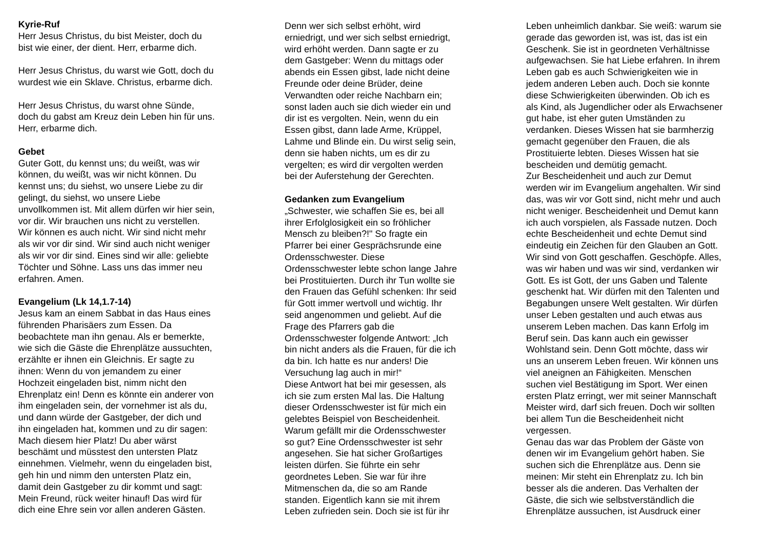Kyrie-Ruf Herr Jesus Christus, du bist Meister, doch du bist wie einer, der dient. Herr, erbarme dich. Herr Jesus Christus, du warst wie Gott, doch du wurdest wie ein Sklave. Christus, erbarme dich. Herr Jesus Christus, du warst ohne Sünde, doch du gabst am Kreuz dein Leben hin für uns. Herr, erbarme dich. Gebet Guter Gott, du kennst uns; du weißt, was wir können, du weißt, was wir nicht können. Du kennst uns; du siehst, wo unsere Liebe zu dir gelingt, du siehst, wo unsere Liebe unvollkommen ist. Mit allem dürfen wir hier sein, vor dir. Wir brauchen uns nicht zu verstellen. Wir können es auch nicht. Wir sind nicht mehr als wir vor dir sind. Wir sind auch nicht weniger als wir vor dir sind. Eines sind wir alle: geliebte Töchter und Söhne. Lass uns das immer neu erfahren. Amen. Evangelium (Lk 14,1.7-14) Jesus kam an einem Sabbat in das Haus eines führenden Pharisäers zum Essen. Da beobachtete man ihn genau. Als er bemerkte, wie sich die Gäste die Ehrenplätze aussuchten, erzählte er ihnen ein Gleichnis. Er sagte zu ihnen: Wenn du von jemandem zu einer Hochzeit eingeladen bist, nimm nicht den Ehrenplatz ein! Denn es könnte ein anderer von ihm eingeladen sein, der vornehmer ist als du, und dann würde der Gastgeber, der dich und ihn eingeladen hat, kommen und zu dir sagen: Mach diesem hier Platz! Du aber wärst beschämt und müsstest den untersten Platz einnehmen. Vielmehr, wenn du eingeladen bist, geh hin und nimm den untersten Platz ein, damit dein Gastgeber zu dir kommt und sagt: Mein Freund, rück weiter hinauf! Das wird für dich eine Ehre sein vor allen anderen Gästen.
Denn wer sich selbst erhöht, wird erniedrigt, und wer sich selbst erniedrigt, wird erhöht werden. Dann sagte er zu dem Gastgeber: Wenn du mittags oder abends ein Essen gibst, lade nicht deine Freunde oder deine Brüder, deine Verwandten oder reiche Nachbarn ein; sonst laden auch sie dich wieder ein und dir ist es vergolten. Nein, wenn du ein Essen gibst, dann lade Arme, Krüppel, Lahme und Blinde ein. Du wirst selig sein, denn sie haben nichts, um es dir zu vergelten; es wird dir vergolten werden bei der Auferstehung der Gerechten. Gedanken zum Evangelium „Schwester, wie schaffen Sie es, bei all ihrer Erfolglosigkeit ein so fröhlicher Mensch zu bleiben?!" So fragte ein Pfarrer bei einer Gesprächsrunde eine Ordensschwester. Diese Ordensschwester lebte schon lange Jahre bei Prostituierten. Durch ihr Tun wollte sie den Frauen das Gefühl schenken: Ihr seid für Gott immer wertvoll und wichtig. Ihr seid angenommen und geliebt. Auf die Frage des Pfarrers gab die Ordensschwester folgende Antwort: „Ich bin nicht anders als die Frauen, für die ich da bin. Ich hatte es nur anders! Die Versuchung lag auch in mir!“ Diese Antwort hat bei mir gesessen, als ich sie zum ersten Mal las. Die Haltung dieser Ordensschwester ist für mich ein gelebtes Beispiel von Bescheidenheit. Warum gefällt mir die Ordensschwester so gut? Eine Ordensschwester ist sehr angesehen. Sie hat sicher Großartiges leisten dürfen. Sie führte ein sehr geordnetes Leben. Sie war für ihre Mitmenschen da, die so am Rande standen. Eigentlich kann sie mit ihrem Leben zufrieden sein. Doch sie ist für ihr
Leben unheimlich dankbar. Sie weiß: warum sie gerade das geworden ist, was ist, das ist ein Geschenk. Sie ist in geordneten Verhältnisse aufgewachsen. Sie hat Liebe erfahren. In ihrem Leben gab es auch Schwierigkeiten wie in jedem anderen Leben auch. Doch sie konnte diese Schwierigkeiten überwinden. Ob ich es als Kind, als Jugendlicher oder als Erwachsener gut habe, ist eher guten Umständen zu verdanken. Dieses Wissen hat sie barmherzig gemacht gegenüber den Frauen, die als Prostituierte lebten. Dieses Wissen hat sie bescheiden und demütig gemacht. Zur Bescheidenheit und auch zur Demut werden wir im Evangelium angehalten. Wir sind das, was wir vor Gott sind, nicht mehr und auch nicht weniger. Bescheidenheit und Demut kann ich auch vorspielen, als Fassade nutzen. Doch echte Bescheidenheit und echte Demut sind eindeutig ein Zeichen für den Glauben an Gott. Wir sind von Gott geschaffen. Geschöpfe. Alles, was wir haben und was wir sind, verdanken wir Gott. Es ist Gott, der uns Gaben und Talente geschenkt hat. Wir dürfen mit den Talenten und Begabungen unsere Welt gestalten. Wir dürfen unser Leben gestalten und auch etwas aus unserem Leben machen. Das kann Erfolg im Beruf sein. Das kann auch ein gewisser Wohlstand sein. Denn Gott möchte, dass wir uns an unserem Leben freuen. Wir können uns viel aneignen an Fähigkeiten. Menschen suchen viel Bestätigung im Sport. Wer einen ersten Platz erringt, wer mit seiner Mannschaft Meister wird, darf sich freuen. Doch wir sollten bei allem Tun die Bescheidenheit nicht vergessen. Genau das war das Problem der Gäste von denen wir im Evangelium gehört haben. Sie suchen sich die Ehrenplätze aus. Denn sie meinen: Mir steht ein Ehrenplatz zu. Ich bin besser als die anderen. Das Verhalten der Gäste, die sich wie selbstverständlich die Ehrenplätze aussuchen, ist Ausdruck einer